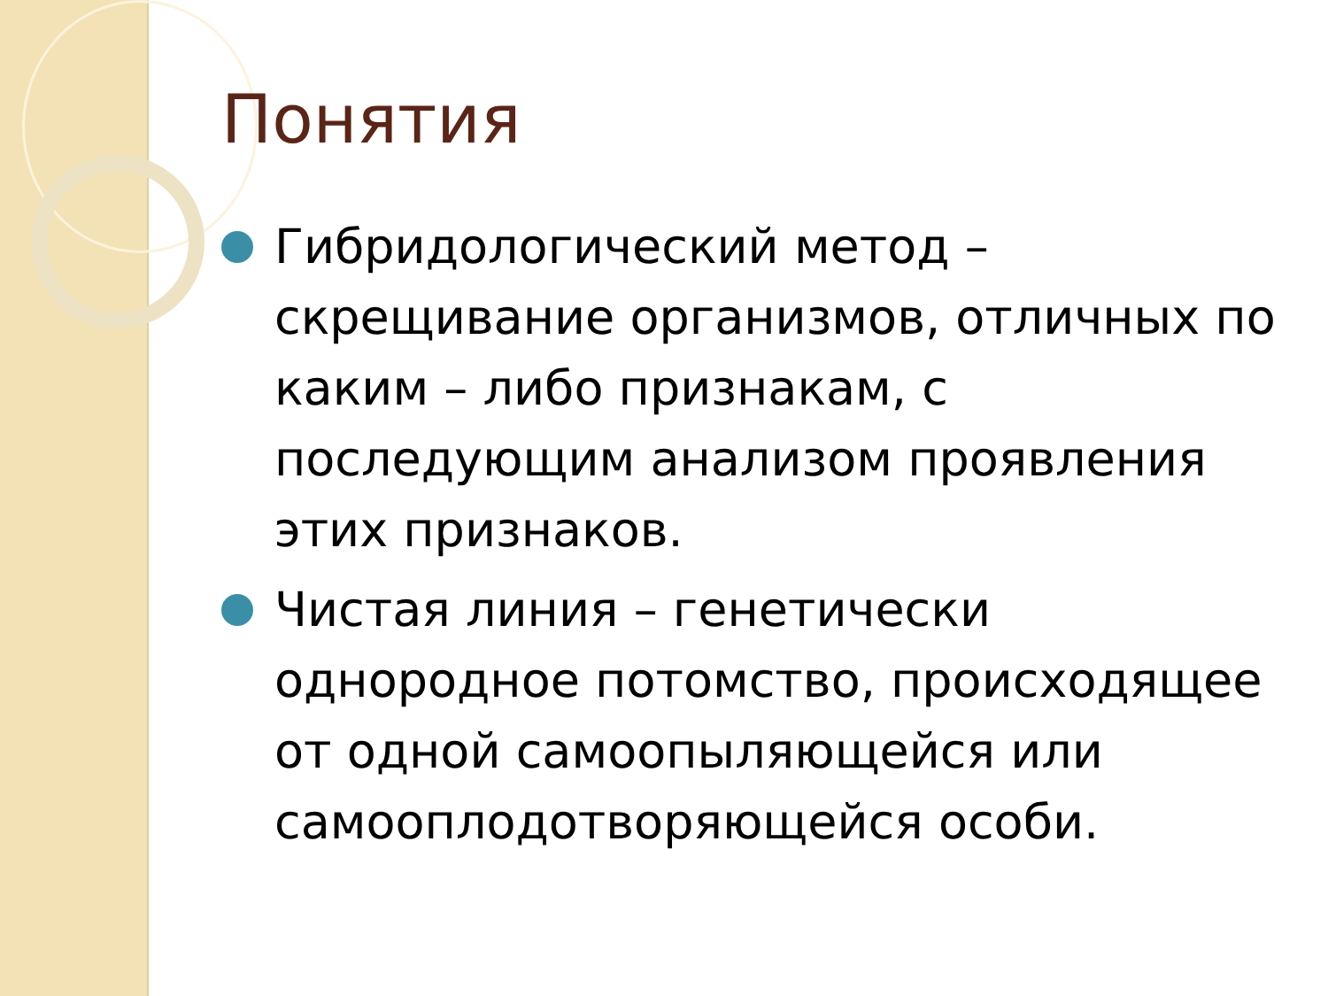Понятия
Гибридологический метод – скрещивание организмов, отличных по каким – либо признакам, с последующим анализом проявления этих признаков.
Чистая линия – генетически однородное потомство, происходящее от одной самоопыляющейся или самооплодотворяющейся особи.